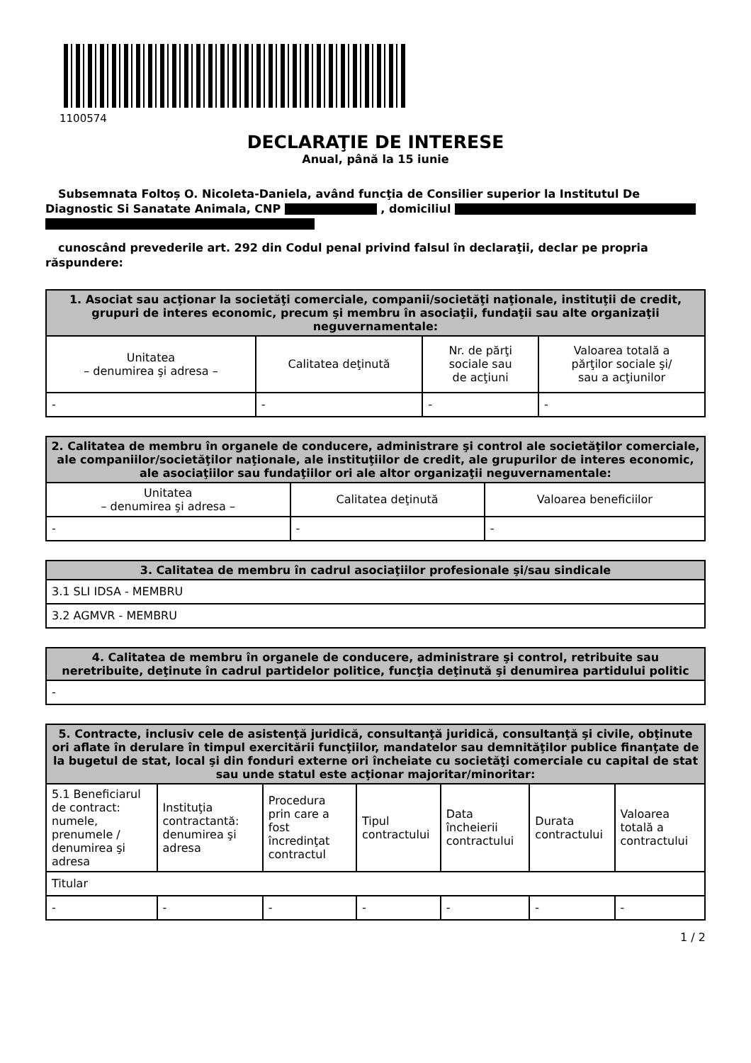1100574
DECLARAŢIE DE INTERESE
Anual, până la 15 iunie
Subsemnata Foltoș O. Nicoleta-Daniela, având funcţia de Consilier superior la Institutul De Diagnostic Si Sanatate Animala, CNP , domiciliul
cunoscând prevederile art. 292 din Codul penal privind falsul în declaraţii, declar pe propria răspundere:
| 1. Asociat sau acţionar la societăţi comerciale, companii/societăţi naţionale, instituţii de credit, grupuri de interes economic, precum şi membru în asociaţii, fundaţii sau alte organizaţii neguvernamentale: | | | |
| --- | --- | --- | --- |
| Unitatea – denumirea şi adresa – | Calitatea deţinută | Nr. de părţi sociale sau de acţiuni | Valoarea totală a părţilor sociale şi/ sau a acţiunilor |
| - | - | - | - |
| 2. Calitatea de membru în organele de conducere, administrare şi control ale societăţilor comerciale, ale companiilor/societăţilor naţionale, ale instituţiilor de credit, ale grupurilor de interes economic, ale asociaţiilor sau fundaţiilor ori ale altor organizaţii neguvernamentale: | | |
| --- | --- | --- |
| Unitatea – denumirea şi adresa – | Calitatea deţinută | Valoarea beneficiilor |
| - | - | - |
| 3. Calitatea de membru în cadrul asociaţiilor profesionale şi/sau sindicale |
| --- |
| 3.1 SLI IDSA - MEMBRU |
| 3.2 AGMVR - MEMBRU |
| 4. Calitatea de membru în organele de conducere, administrare şi control, retribuite sau neretribuite, deţinute în cadrul partidelor politice, funcţia deţinută şi denumirea partidului politic |
| --- |
| - |
| 5. Contracte, inclusiv cele de asistenţă juridică, consultanţă juridică, consultanţă şi civile, obţinute ori aflate în derulare în timpul exercitării funcţiilor, mandatelor sau demnităţilor publice finanţate de la bugetul de stat, local şi din fonduri externe ori încheiate cu societăţi comerciale cu capital de stat sau unde statul este acţionar majoritar/minoritar: | | | | | | |
| --- | --- | --- | --- | --- | --- | --- |
| 5.1 Beneficiarul de contract: numele, prenumele / denumirea şi adresa | Instituţia contractantă: denumirea şi adresa | Procedura prin care a fost încredinţat contractul | Tipul contractului | Data încheierii contractului | Durata contractului | Valoarea totală a contractului |
| Titular | | | | | | |
| - | - | - | - | - | - | - |
1 / 2